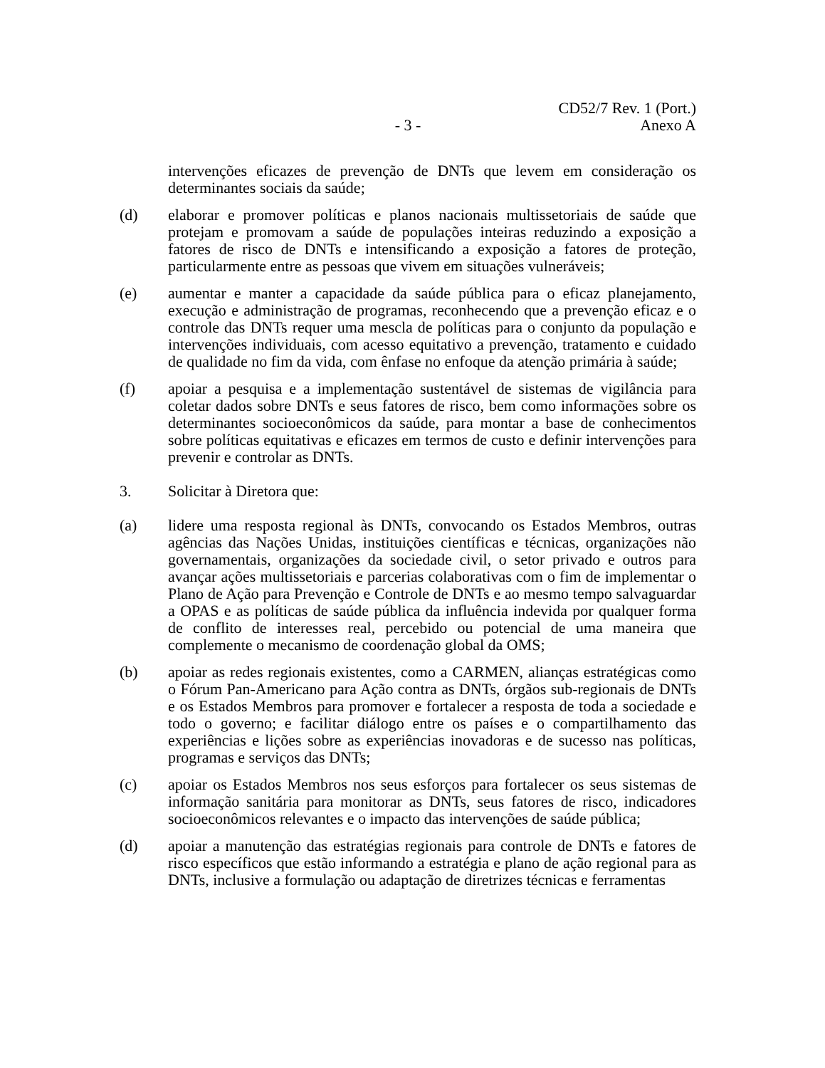CD52/7 Rev. 1 (Port.)
- 3 -
Anexo A
intervenções eficazes de prevenção de DNTs que levem em consideração os determinantes sociais da saúde;
(d) elaborar e promover políticas e planos nacionais multissetoriais de saúde que protejam e promovam a saúde de populações inteiras reduzindo a exposição a fatores de risco de DNTs e intensificando a exposição a fatores de proteção, particularmente entre as pessoas que vivem em situações vulneráveis;
(e) aumentar e manter a capacidade da saúde pública para o eficaz planejamento, execução e administração de programas, reconhecendo que a prevenção eficaz e o controle das DNTs requer uma mescla de políticas para o conjunto da população e intervenções individuais, com acesso equitativo a prevenção, tratamento e cuidado de qualidade no fim da vida, com ênfase no enfoque da atenção primária à saúde;
(f) apoiar a pesquisa e a implementação sustentável de sistemas de vigilância para coletar dados sobre DNTs e seus fatores de risco, bem como informações sobre os determinantes socioeconômicos da saúde, para montar a base de conhecimentos sobre políticas equitativas e eficazes em termos de custo e definir intervenções para prevenir e controlar as DNTs.
3. Solicitar à Diretora que:
(a) lidere uma resposta regional às DNTs, convocando os Estados Membros, outras agências das Nações Unidas, instituições científicas e técnicas, organizações não governamentais, organizações da sociedade civil, o setor privado e outros para avançar ações multissetoriais e parcerias colaborativas com o fim de implementar o Plano de Ação para Prevenção e Controle de DNTs e ao mesmo tempo salvaguardar a OPAS e as políticas de saúde pública da influência indevida por qualquer forma de conflito de interesses real, percebido ou potencial de uma maneira que complemente o mecanismo de coordenação global da OMS;
(b) apoiar as redes regionais existentes, como a CARMEN, alianças estratégicas como o Fórum Pan-Americano para Ação contra as DNTs, órgãos sub-regionais de DNTs e os Estados Membros para promover e fortalecer a resposta de toda a sociedade e todo o governo; e facilitar diálogo entre os países e o compartilhamento das experiências e lições sobre as experiências inovadoras e de sucesso nas políticas, programas e serviços das DNTs;
(c) apoiar os Estados Membros nos seus esforços para fortalecer os seus sistemas de informação sanitária para monitorar as DNTs, seus fatores de risco, indicadores socioeconômicos relevantes e o impacto das intervenções de saúde pública;
(d) apoiar a manutenção das estratégias regionais para controle de DNTs e fatores de risco específicos que estão informando a estratégia e plano de ação regional para as DNTs, inclusive a formulação ou adaptação de diretrizes técnicas e ferramentas